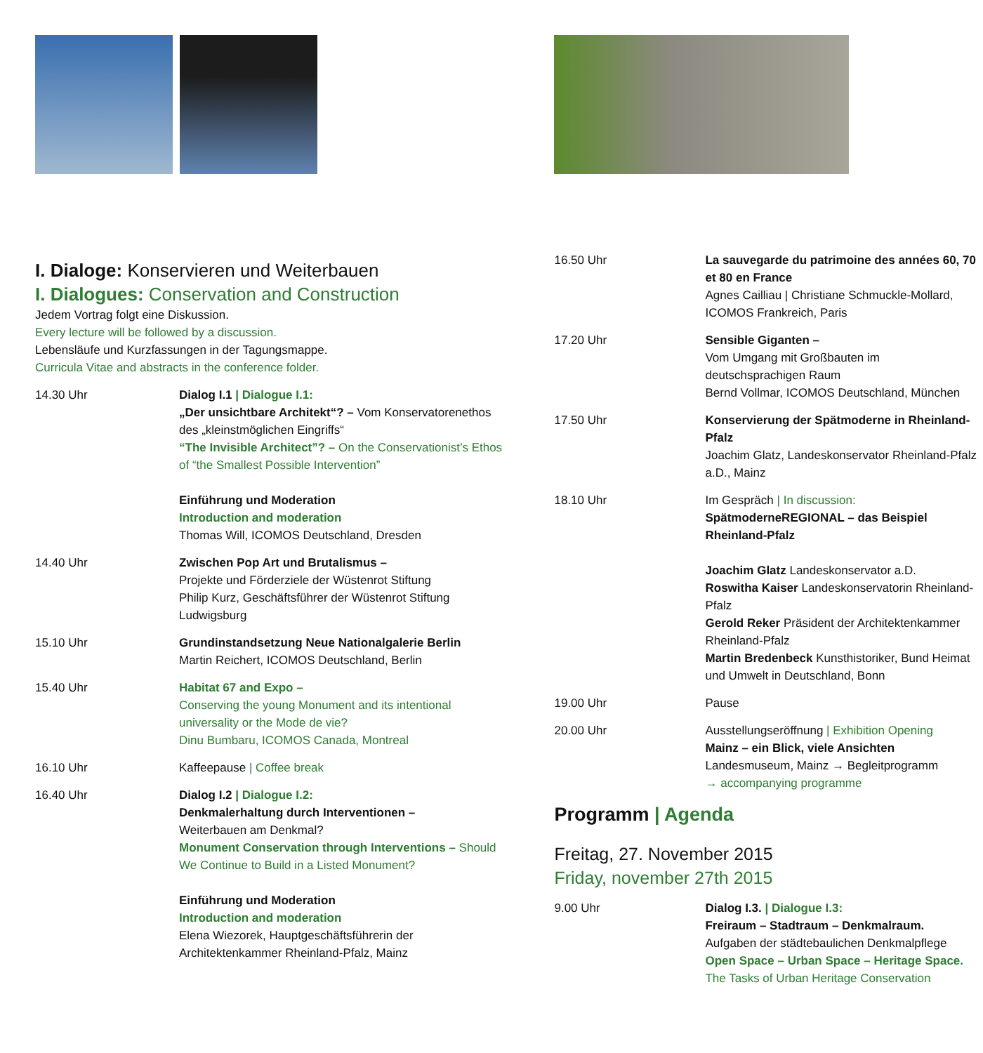I. Dialoge: Konservieren und Weiterbauen
I. Dialogues: Conservation and Construction
Jedem Vortrag folgt eine Diskussion.
Every lecture will be followed by a discussion.
Lebensläufe und Kurzfassungen in der Tagungsmappe.
Curricula Vitae and abstracts in the conference folder.
14.30 Uhr Dialog I.1 | Dialogue I.1:
„Der unsichtbare Architekt“? – Vom Konservatorenethos des „kleinstmöglichen Eingriffs“
“The Invisible Architect”? – On the Conservationist’s Ethos of “the Smallest Possible Intervention”
Einführung und Moderation
Introduction and moderation
Thomas Will, ICOMOS Deutschland, Dresden
14.40 Uhr Zwischen Pop Art und Brutalismus –
Projekte und Förderziele der Wüstenrot Stiftung
Philip Kurz, Geschäftsführer der Wüstenrot Stiftung Ludwigsburg
15.10 Uhr Grundinstandsetzung Neue Nationalgalerie Berlin
Martin Reichert, ICOMOS Deutschland, Berlin
15.40 Uhr Habitat 67 and Expo –
Conserving the young Monument and its intentional universality or the Mode de vie?
Dinu Bumbaru, ICOMOS Canada, Montreal
16.10 Uhr Kaffeepause | Coffee break
16.40 Uhr Dialog I.2 | Dialogue I.2:
Denkmalerhaltung durch Interventionen –
Weiterbauen am Denkmal?
Monument Conservation through Interventions – Should We Continue to Build in a Listed Monument?
Einführung und Moderation
Introduction and moderation
Elena Wiezorek, Hauptgeschäftsführerin der Architektenkammer Rheinland-Pfalz, Mainz
16.50 Uhr La sauvegarde du patrimoine des années 60, 70 et 80 en France
Agnes Cailliau | Christiane Schmuckle-Mollard, ICOMOS Frankreich, Paris
17.20 Uhr Sensible Giganten –
Vom Umgang mit Großbauten im deutschsprachigen Raum
Bernd Vollmar, ICOMOS Deutschland, München
17.50 Uhr Konservierung der Spätmoderne in Rheinland-Pfalz
Joachim Glatz, Landeskonservator Rheinland-Pfalz a.D., Mainz
18.10 Uhr Im Gespräch | In discussion:
SpätmoderneREGIONAL – das Beispiel Rheinland-Pfalz
Joachim Glatz Landeskonservator a.D.
Roswitha Kaiser Landeskonservatorin Rheinland-Pfalz
Gerold Reker Präsident der Architektenkammer Rheinland-Pfalz
Martin Bredenbeck Kunsthistoriker, Bund Heimat und Umwelt in Deutschland, Bonn
19.00 Uhr Pause
20.00 Uhr Ausstellungseröffnung | Exhibition Opening
Mainz – ein Blick, viele Ansichten
Landesmuseum, Mainz → Begleitprogramm
→ accompanying programme
Programm | Agenda
Freitag, 27. November 2015
Friday, november 27th 2015
9.00 Uhr Dialog I.3. | Dialogue I.3:
Freiraum – Stadtraum – Denkmalraum.
Aufgaben der städtebaulichen Denkmalpflege
Open Space – Urban Space – Heritage Space.
The Tasks of Urban Heritage Conservation